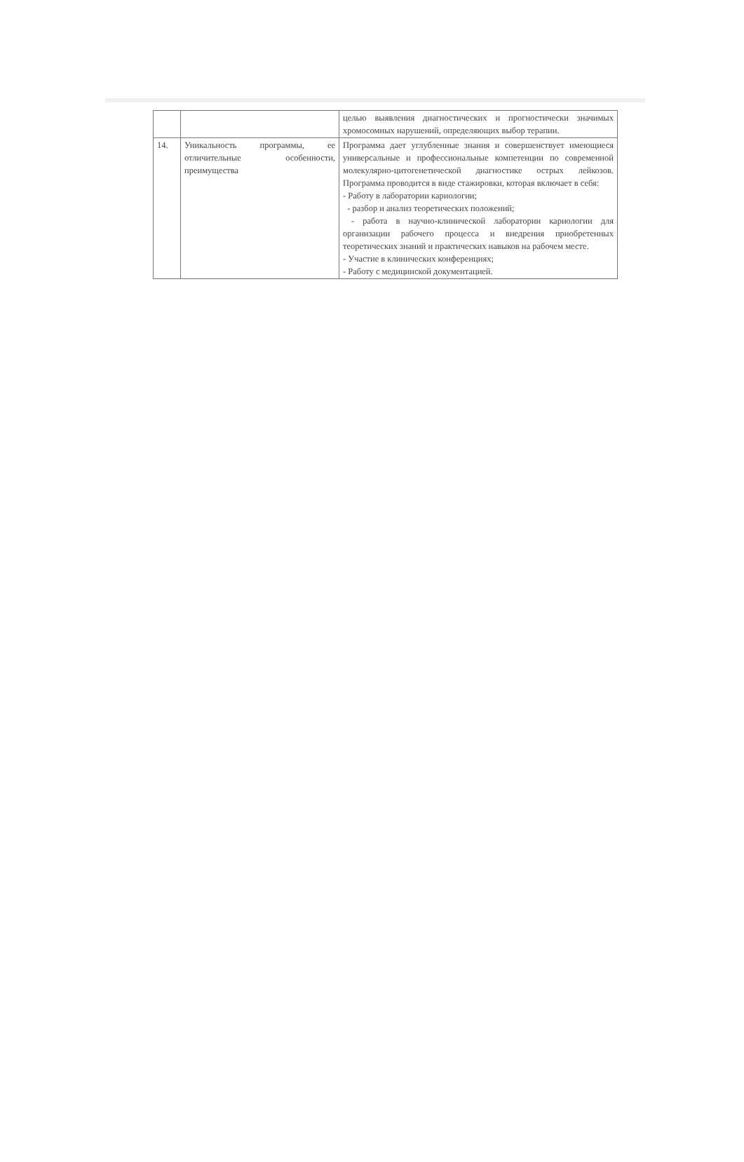| | | целью выявления диагностических и прогностически значимых хромосомных нарушений, определяющих выбор терапии. |
| 14. | Уникальность программы, ее отличительные особенности, преимущества | Программа дает углубленные знания и совершенствует имеющиеся универсальные и профессиональные компетенции по современной молекулярно-цитогенетической диагностике острых лейкозов. Программа проводится в виде стажировки, которая включает в себя: - Работу в лаборатории кариологии; - разбор и анализ теоретических положений; - работа в научно-клинической лаборатории кариологии для организации рабочего процесса и внедрения приобретенных теоретических знаний и практических навыков на рабочем месте. - Участие в клинических конференциях; - Работу с медицинской документацией. |